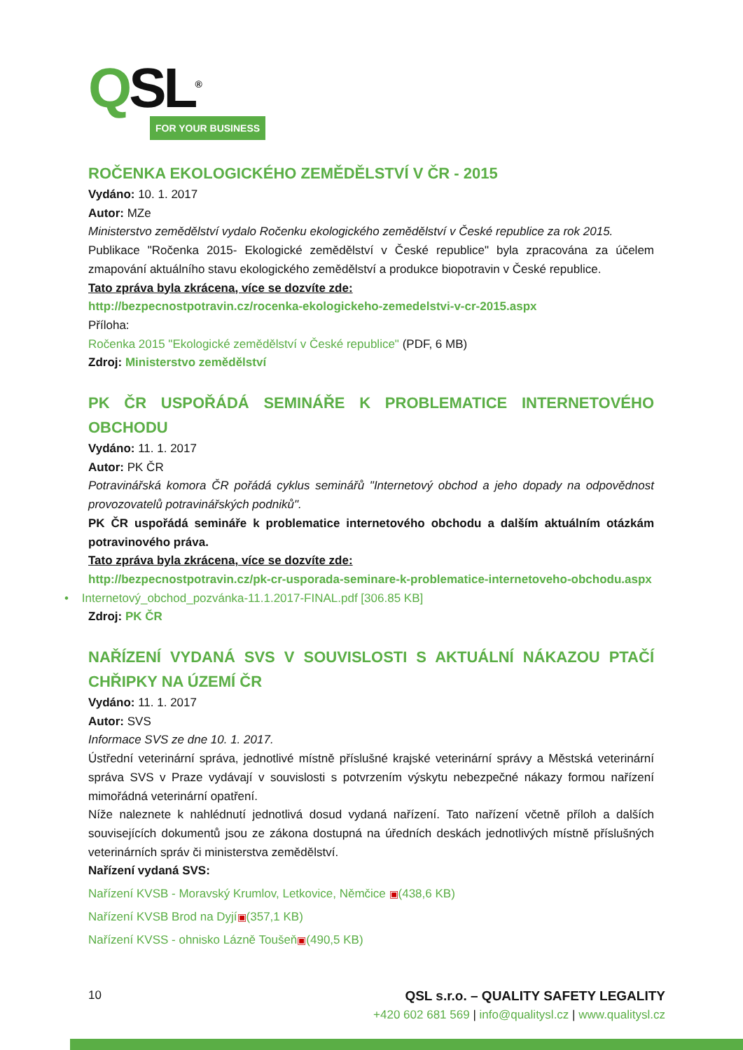QSL<sup>®</sup>
FOR YOUR BUSINESS
ROČENKA EKOLOGICKÉHO ZEMĚDĚLSTVÍ V ČR - 2015
Vydáno: 10. 1. 2017
Autor: MZe
Ministerstvo zemědělství vydalo Ročenku ekologického zemědělství v České republice za rok 2015.
Publikace "Ročenka 2015- Ekologické zemědělství v České republice" byla zpracována za účelem zmapování aktuálního stavu ekologického zemědělství a produkce biopotravin v České republice.
Tato zpráva byla zkrácena, více se dozvíte zde:
http://bezpecnostpotravin.cz/rocenka-ekologickeho-zemedelstvi-v-cr-2015.aspx
Příloha:
Ročenka 2015 "Ekologické zemědělství v České republice" (PDF, 6 MB)
Zdroj: Ministerstvo zemědělství
PK ČR USPOŘÁDÁ SEMINÁŘE K PROBLEMATICE INTERNETOVÉHO OBCHODU
Vydáno: 11. 1. 2017
Autor: PK ČR
Potravinářská komora ČR pořádá cyklus seminářů "Internetový obchod a jeho dopady na odpovědnost provozovatelů potravinářských podniků".
PK ČR uspořádá semináře k problematice internetového obchodu a dalším aktuálním otázkám potravinového práva.
Tato zpráva byla zkrácena, více se dozvíte zde:
http://bezpecnostpotravin.cz/pk-cr-usporada-seminare-k-problematice-internetoveho-obchodu.aspx
• Internetový_obchod_pozvánka-11.1.2017-FINAL.pdf [306.85 KB]
Zdroj: PK ČR
NAŘÍZENÍ VYDANÁ SVS V SOUVISLOSTI S AKTUÁLNÍ NÁKAZOU PTAČÍ CHŘIPKY NA ÚZEMÍ ČR
Vydáno: 11. 1. 2017
Autor: SVS
Informace SVS ze dne 10. 1. 2017.
Ústřední veterinární správa, jednotlivé místně příslušné krajské veterinární správy a Městská veterinární správa SVS v Praze vydávají v souvislosti s potvrzením výskytu nebezpečné nákazy formou nařízení mimořádná veterinární opatření.
Níže naleznete k nahlédnutí jednotlivá dosud vydaná nařízení. Tato nařízení včetně příloh a dalších souvisejících dokumentů jsou ze zákona dostupná na úředních deskách jednotlivých místně příslušných veterinárních správ či ministerstva zemědělství.
Nařízení vydaná SVS:
Nařízení KVSB - Moravský Krumlov, Letkovice, Němčice ▣(438,6 KB)
Nařízení KVSB Brod na Dyjí▣(357,1 KB)
Nařízení KVSS - ohnisko Lázně Toušeň▣(490,5 KB)
QSL s.r.o. – QUALITY SAFETY LEGALITY
+420 602 681 569 | info@qualitysl.cz | www.qualitysl.cz
10